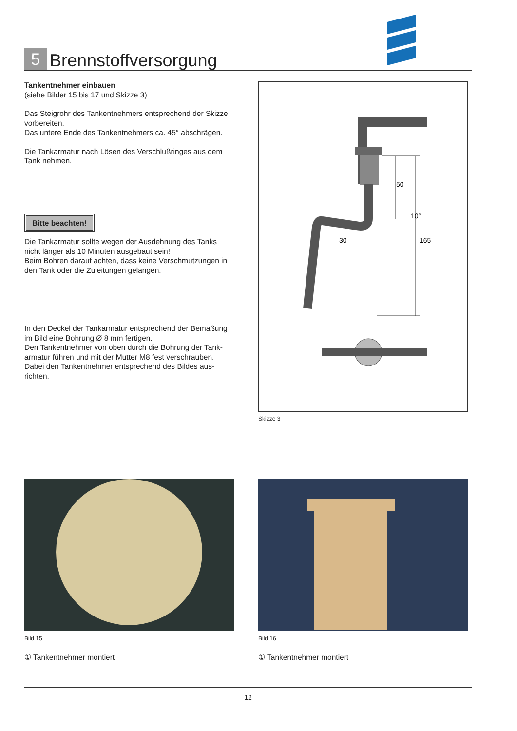5
Brennstoffversorgung
Tankentnehmer einbauen
(siehe Bilder 15 bis 17 und Skizze 3)
Das Steigrohr des Tankentnehmers entsprechend der Skizze vorbereiten.
Das untere Ende des Tankentnehmers ca. 45° abschrägen.
Die Tankarmatur nach Lösen des Verschlußringes aus dem Tank nehmen.
Bitte beachten!
Die Tankarmatur sollte wegen der Ausdehnung des Tanks nicht länger als 10 Minuten ausgebaut sein!
Beim Bohren darauf achten, dass keine Verschmutzungen in den Tank oder die Zuleitungen gelangen.
In den Deckel der Tankarmatur entsprechend der Bemaßung im Bild eine Bohrung Ø 8 mm fertigen.
Den Tankentnehmer von oben durch die Bohrung der Tank­armatur führen und mit der Mutter M8 fest verschrauben. Dabei den Tankentnehmer entsprechend des Bildes aus­richten.
50
10°
165
30
Skizze 3
Bild 15 Bild 16
① Tankentnehmer montiert ① Tankentnehmer montiert
12